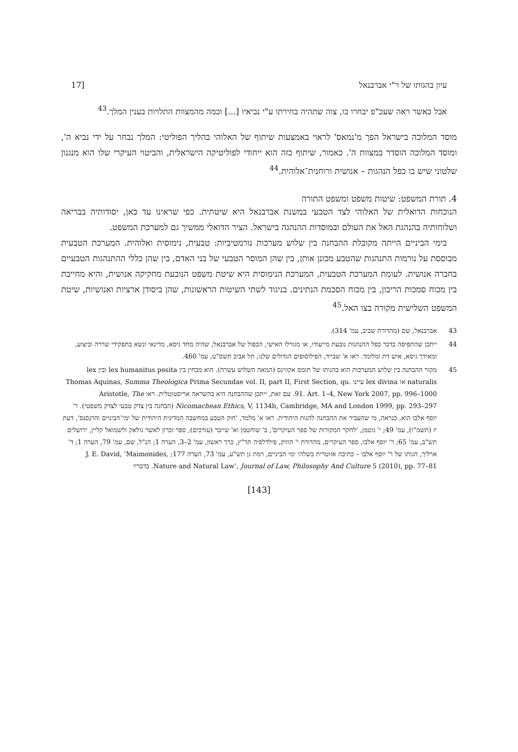עיון בהגותו של ר"י אברבנאל [17
אבל כאשר ראה שעכ"פ יבחרו בו, צוה שתהיה בחירתו ע"י נביאיו [...] וכמה מהמצוות התלויות בענין המלך.<sup>43</sup>
מוסד המלוכה בישראל הפך מ'נמאס' לראוי באמצעות שיתוף של האלוהי בהליך הפוליטי: המלך נבחר על ידי נביא ה', ומוסד המלוכה הוסדר במצוות ה'. כאמור, שיתוף כזה הוא ייחודי לפוליטיקה הישראלית, והביטוי העיקרי שלו הוא מנגנון שלטוני שיש בו כפל הנהגות – אנושית ורוחנית־אלוהית.<sup>44</sup>
4. תורת המשפט: שיטות משפט ומשפט התורה
הנוכחות הדואלית של האלוהי לצד הטבעי במשנת אברבנאל היא שיטתית. כפי שראינו עד כאן, יסודותיה בבריאה ושלוחותיה בהנהגת האל את העולם ובמוסדות ההנהגה בישראל. הציר הדואלי ממשיך גם למערכת המשפט.
בימי הביניים הייתה מקובלת ההבחנה בין שלוש מערכות נורמטיביות: טבעית, נימוסית ואלוהית. המערכת הטבעית מבוססת על נורמות התנהגות שהטבע מכונן אותן, בין שהן המוסר הטבעי של בני האדם, בין שהן כללי ההתנהגות הטבעיים בחברה אנושית. לעומת המערכת הטבעית, המערכת הנימוסית היא שיטת משפט הנובעת מחקיקה אנושית, והיא מחייבת בין מכוח סמכות הריבון, בין מכוח הסכמת הנתינים. בניגוד לשתי השיטות הראשונות, שהן ביסודן ארציות ואנושיות, שיטת המשפט השלישית מקורה בצו האל.<sup>45</sup>
43 אברבנאל, שם (מהדורת שביב, עמ' 314).
44 ייתכן שהתפיסה בדבר כפל ההנהגות נובעת מייעודו, או מגורלו האישי, הכפול של אברבנאל, שהיה מחד גיסא, מדינאי ונשא בתפקידי שררה וביצוע, ומאידך גיסא, איש דת ומלומד. ראו א' שבייד, הפילוסופים הגדולים שלנו, תל אביב תשס"ט, עמ' 460.
45 מקור ההבחנה בין שלוש המערכות הוא בהגותו של תומס אקווינס (המאה השלוש עשרה). הוא מבחין בין lex humanitus posita ובין lex naturalis או lex divina עיינו Thomas Aquinas, Summa Theologica Prima Secundae vol. II, part II, First Section, qu. 91. Art. 1–4, New York 2007, pp. 996–1000. עם זאת, ייתכן שההבחנה היא בהשראה אריסטוטלית. ראו Aristotle, The Nicomachean Ethics, V, 1134b, Cambridge, MA and London 1999, pp. 293–297 (הבחנה בין צדק טבעי לצדק משפטי). ר' יוסף אלבו הוא, כנראה, מי שהעביר את ההבחנה להגות היהודית. ראו א' מלמד, 'חוק הטבע במחשבה המדינית היהודית של ימי־הביניים והרנסנס', דעת יז (תשמ"ו), עמ' 49; י' גוטמן, 'לחקר המקורות של ספר העיקרים', ב' שוחטמן וא' שייבר (עורכים), ספר זכרון לאשר גולאק ולשמואל קליין, ירושלים תש"ב, עמ' 65; ר' יוסף אלבו, ספר העיקרים, מהדורת י' הוזיק, פילדלפיה תר"ץ, כרך ראשון, עמ' 2–3, הערה 1; הנ"ל, שם, עמ' 79, הערה 1; ד' ארליך, הגותו של ר' יוסף אלבו – כתיבה אזוטרית בשלהי ימי הביניים, רמת גן תש"ע, עמ' 73, הערה 177; J. E. David, ‘Maimonides, Nature and Natural Law’, Journal of Law, Philosophy And Culture 5 (2010), pp. 77–81. בדבריו
[143]